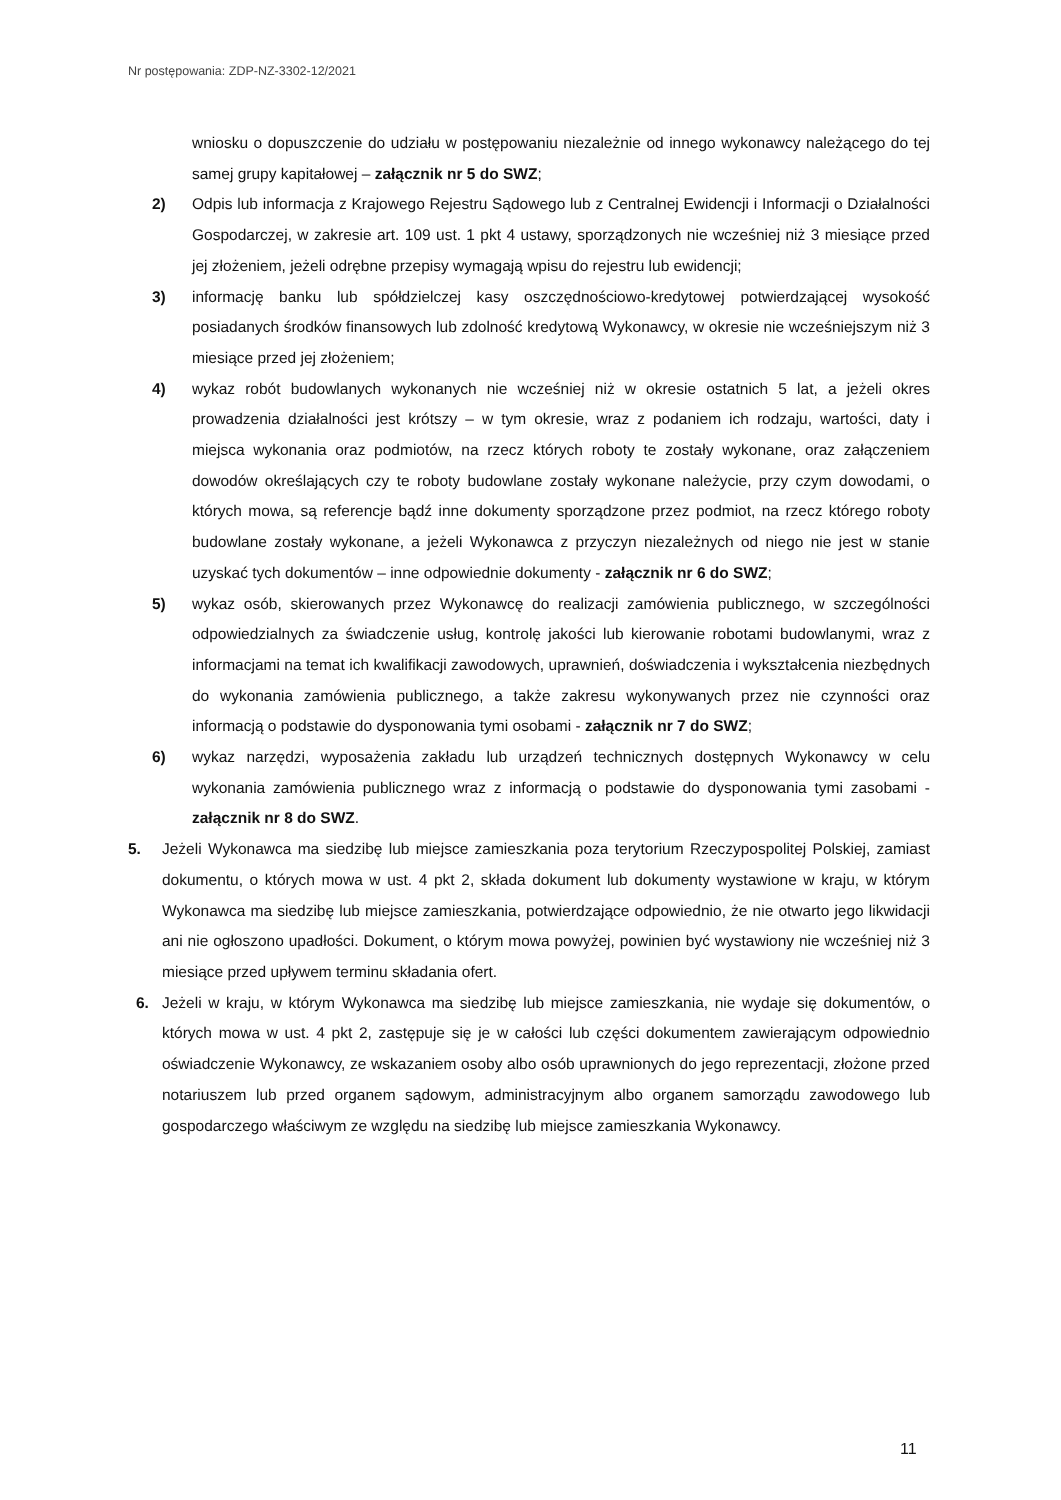Nr postępowania: ZDP-NZ-3302-12/2021
wniosku o dopuszczenie do udziału w postępowaniu niezależnie od innego wykonawcy należącego do tej samej grupy kapitałowej – załącznik nr 5 do SWZ;
2) Odpis lub informacja z Krajowego Rejestru Sądowego lub z Centralnej Ewidencji i Informacji o Działalności Gospodarczej, w zakresie art. 109 ust. 1 pkt 4 ustawy, sporządzonych nie wcześniej niż 3 miesiące przed jej złożeniem, jeżeli odrębne przepisy wymagają wpisu do rejestru lub ewidencji;
3) informację banku lub spółdzielczej kasy oszczędnościowo-kredytowej potwierdzającej wysokość posiadanych środków finansowych lub zdolność kredytową Wykonawcy, w okresie nie wcześniejszym niż 3 miesiące przed jej złożeniem;
4) wykaz robót budowlanych wykonanych nie wcześniej niż w okresie ostatnich 5 lat, a jeżeli okres prowadzenia działalności jest krótszy – w tym okresie, wraz z podaniem ich rodzaju, wartości, daty i miejsca wykonania oraz podmiotów, na rzecz których roboty te zostały wykonane, oraz załączeniem dowodów określających czy te roboty budowlane zostały wykonane należycie, przy czym dowodami, o których mowa, są referencje bądź inne dokumenty sporządzone przez podmiot, na rzecz którego roboty budowlane zostały wykonane, a jeżeli Wykonawca z przyczyn niezależnych od niego nie jest w stanie uzyskać tych dokumentów – inne odpowiednie dokumenty - załącznik nr 6 do SWZ;
5) wykaz osób, skierowanych przez Wykonawcę do realizacji zamówienia publicznego, w szczególności odpowiedzialnych za świadczenie usług, kontrolę jakości lub kierowanie robotami budowlanymi, wraz z informacjami na temat ich kwalifikacji zawodowych, uprawnień, doświadczenia i wykształcenia niezbędnych do wykonania zamówienia publicznego, a także zakresu wykonywanych przez nie czynności oraz informacją o podstawie do dysponowania tymi osobami - załącznik nr 7 do SWZ;
6) wykaz narzędzi, wyposażenia zakładu lub urządzeń technicznych dostępnych Wykonawcy w celu wykonania zamówienia publicznego wraz z informacją o podstawie do dysponowania tymi zasobami - załącznik nr 8 do SWZ.
5. Jeżeli Wykonawca ma siedzibę lub miejsce zamieszkania poza terytorium Rzeczypospolitej Polskiej, zamiast dokumentu, o których mowa w ust. 4 pkt 2, składa dokument lub dokumenty wystawione w kraju, w którym Wykonawca ma siedzibę lub miejsce zamieszkania, potwierdzające odpowiednio, że nie otwarto jego likwidacji ani nie ogłoszono upadłości. Dokument, o którym mowa powyżej, powinien być wystawiony nie wcześniej niż 3 miesiące przed upływem terminu składania ofert.
6. Jeżeli w kraju, w którym Wykonawca ma siedzibę lub miejsce zamieszkania, nie wydaje się dokumentów, o których mowa w ust. 4 pkt 2, zastępuje się je w całości lub części dokumentem zawierającym odpowiednio oświadczenie Wykonawcy, ze wskazaniem osoby albo osób uprawnionych do jego reprezentacji, złożone przed notariuszem lub przed organem sądowym, administracyjnym albo organem samorządu zawodowego lub gospodarczego właściwym ze względu na siedzibę lub miejsce zamieszkania Wykonawcy.
11